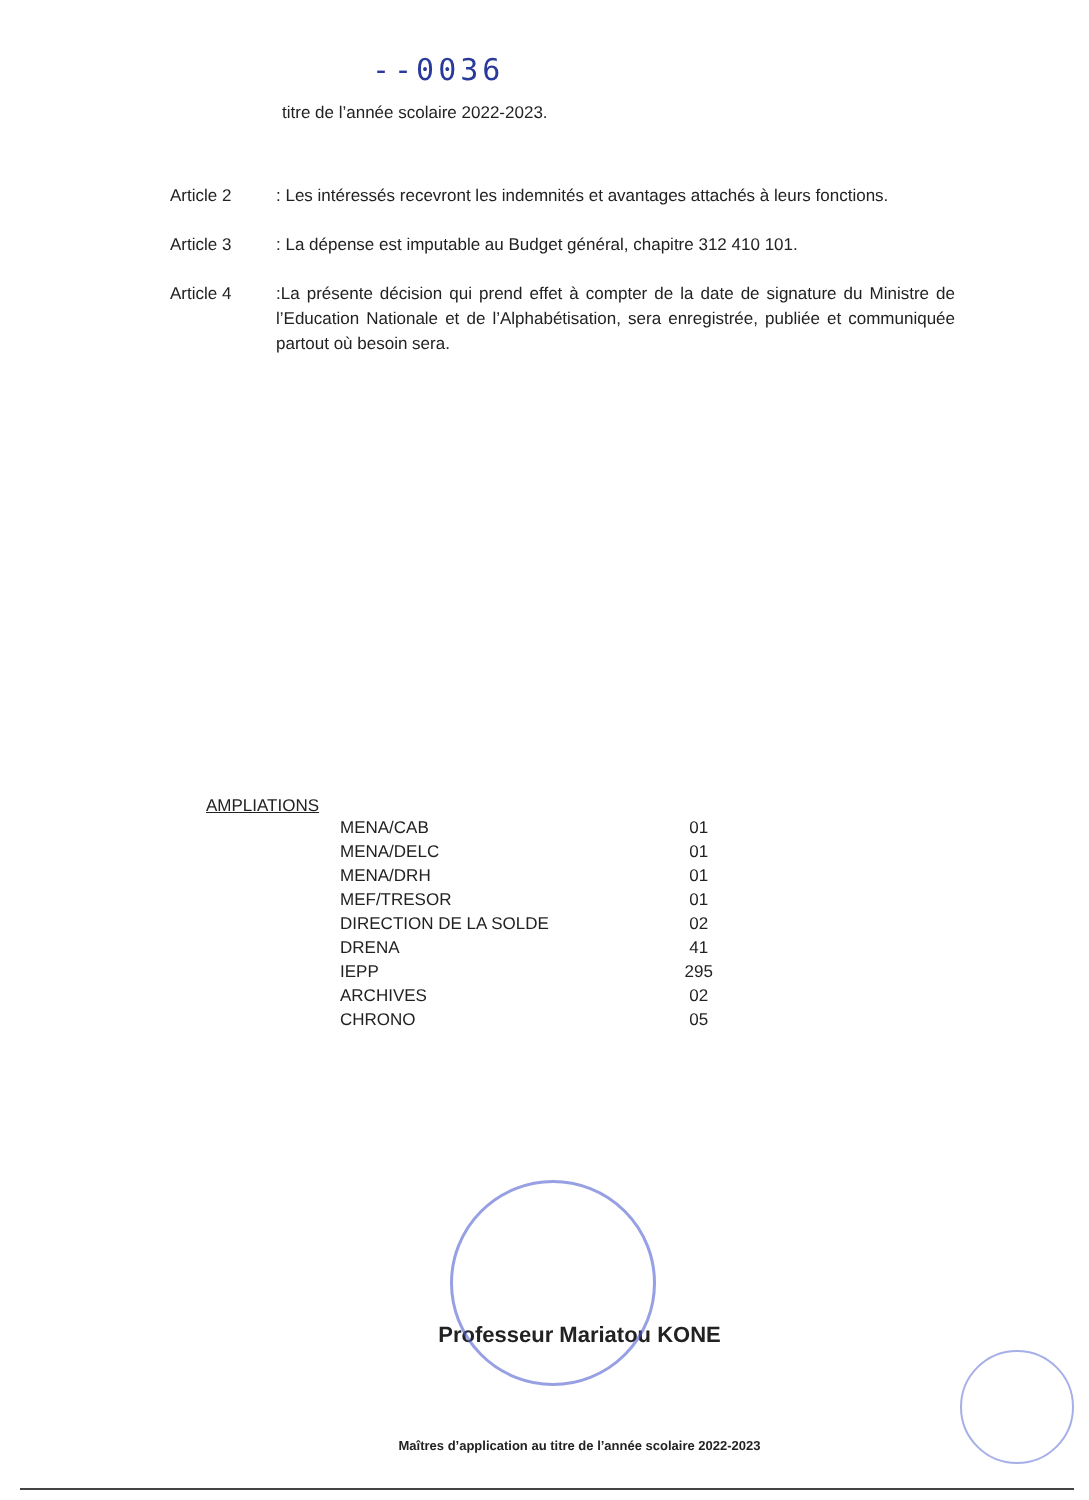--0036
titre de l’année scolaire 2022-2023.
Article 2 : Les intéressés recevront les indemnités et avantages attachés à leurs fonctions.
Article 3 : La dépense est imputable au Budget général, chapitre 312 410 101.
Article 4 :La présente décision qui prend effet à compter de la date de signature du Ministre de l’Education Nationale et de l’Alphabétisation, sera enregistrée, publiée et communiquée partout où besoin sera.
AMPLIATIONS
| MENA/CAB | 01 |
| MENA/DELC | 01 |
| MENA/DRH | 01 |
| MEF/TRESOR | 01 |
| DIRECTION DE LA SOLDE | 02 |
| DRENA | 41 |
| IEPP | 295 |
| ARCHIVES | 02 |
| CHRONO | 05 |
Professeur Mariatou KONE
Maîtres d’application au titre de l’année scolaire 2022-2023